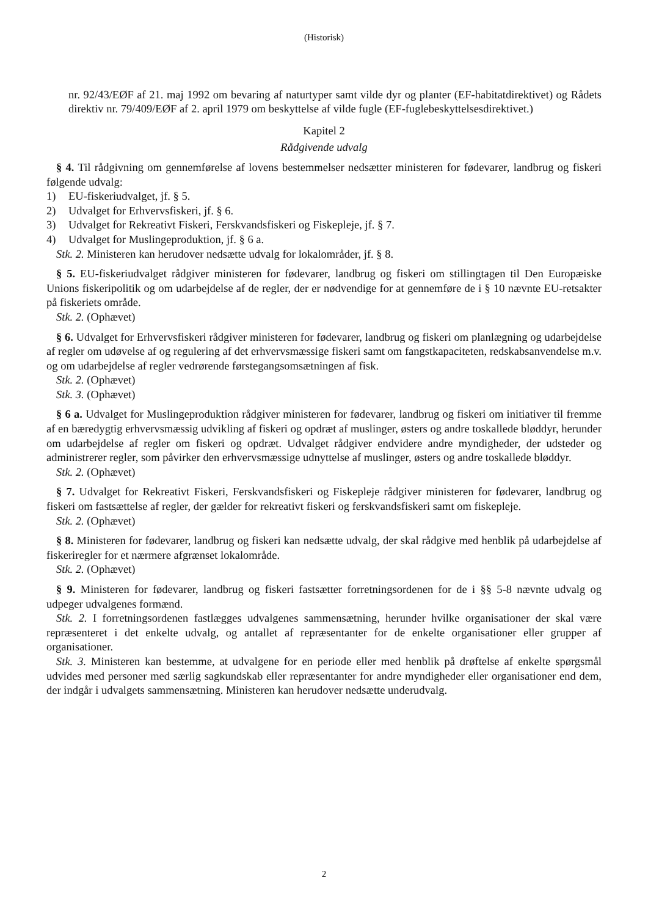(Historisk)
nr. 92/43/EØF af 21. maj 1992 om bevaring af naturtyper samt vilde dyr og planter (EF-habitatdirektivet) og Rådets direktiv nr. 79/409/EØF af 2. april 1979 om beskyttelse af vilde fugle (EF-fuglebeskyttelsesdirektivet.)
Kapitel 2
Rådgivende udvalg
§ 4. Til rådgivning om gennemførelse af lovens bestemmelser nedsætter ministeren for fødevarer, landbrug og fiskeri følgende udvalg:
1) EU-fiskeriudvalget, jf. § 5.
2) Udvalget for Erhvervsfiskeri, jf. § 6.
3) Udvalget for Rekreativt Fiskeri, Ferskvandsfiskeri og Fiskepleje, jf. § 7.
4) Udvalget for Muslingeproduktion, jf. § 6 a.
Stk. 2. Ministeren kan herudover nedsætte udvalg for lokalområder, jf. § 8.
§ 5. EU-fiskeriudvalget rådgiver ministeren for fødevarer, landbrug og fiskeri om stillingtagen til Den Europæiske Unions fiskeripolitik og om udarbejdelse af de regler, der er nødvendige for at gennemføre de i § 10 nævnte EU-retsakter på fiskeriets område.
Stk. 2. (Ophævet)
§ 6. Udvalget for Erhvervsfiskeri rådgiver ministeren for fødevarer, landbrug og fiskeri om planlægning og udarbejdelse af regler om udøvelse af og regulering af det erhvervsmæssige fiskeri samt om fangstkapaciteten, redskabsanvendelse m.v. og om udarbejdelse af regler vedrørende førstegangsomsætningen af fisk.
Stk. 2. (Ophævet)
Stk. 3. (Ophævet)
§ 6 a. Udvalget for Muslingeproduktion rådgiver ministeren for fødevarer, landbrug og fiskeri om initiativer til fremme af en bæredygtig erhvervsmæssig udvikling af fiskeri og opdræt af muslinger, østers og andre toskallede bløddyr, herunder om udarbejdelse af regler om fiskeri og opdræt. Udvalget rådgiver endvidere andre myndigheder, der udsteder og administrerer regler, som påvirker den erhvervsmæssige udnyttelse af muslinger, østers og andre toskallede bløddyr.
Stk. 2. (Ophævet)
§ 7. Udvalget for Rekreativt Fiskeri, Ferskvandsfiskeri og Fiskepleje rådgiver ministeren for fødevarer, landbrug og fiskeri om fastsættelse af regler, der gælder for rekreativt fiskeri og ferskvandsfiskeri samt om fiskepleje.
Stk. 2. (Ophævet)
§ 8. Ministeren for fødevarer, landbrug og fiskeri kan nedsætte udvalg, der skal rådgive med henblik på udarbejdelse af fiskeriregler for et nærmere afgrænset lokalområde.
Stk. 2. (Ophævet)
§ 9. Ministeren for fødevarer, landbrug og fiskeri fastsætter forretningsordenen for de i §§ 5-8 nævnte udvalg og udpeger udvalgenes formænd.
Stk. 2. I forretningsordenen fastlægges udvalgenes sammensætning, herunder hvilke organisationer der skal være repræsenteret i det enkelte udvalg, og antallet af repræsentanter for de enkelte organisationer eller grupper af organisationer.
Stk. 3. Ministeren kan bestemme, at udvalgene for en periode eller med henblik på drøftelse af enkelte spørgsmål udvides med personer med særlig sagkundskab eller repræsentanter for andre myndigheder eller organisationer end dem, der indgår i udvalgets sammensætning. Ministeren kan herudover nedsætte underudvalg.
2